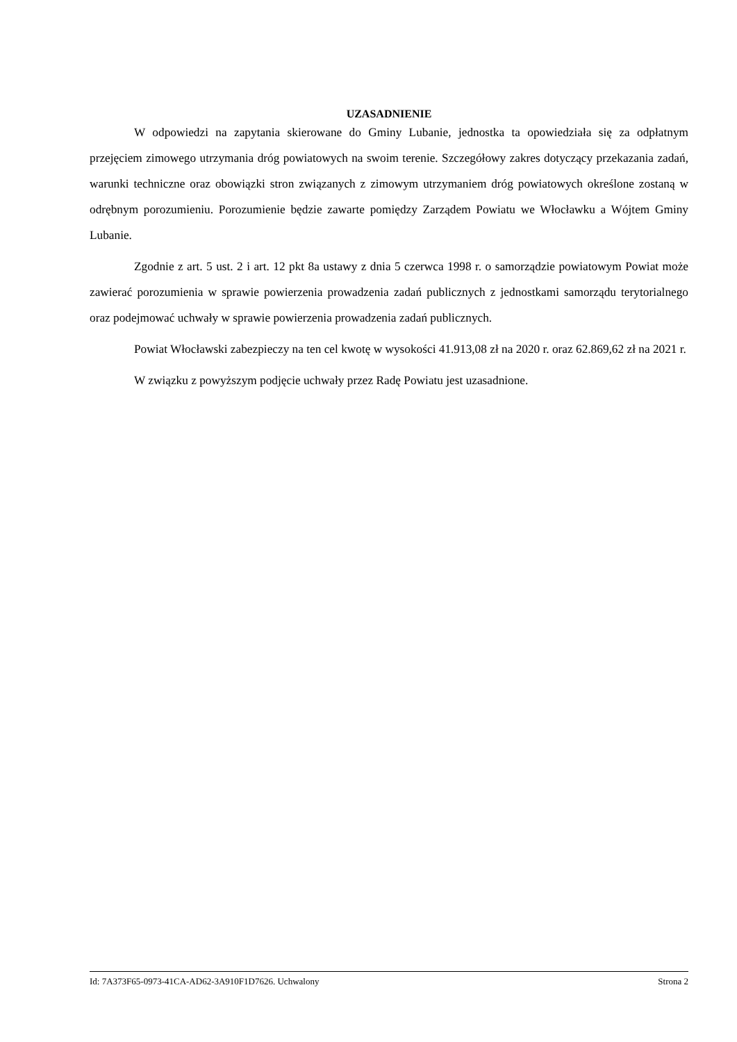UZASADNIENIE
W odpowiedzi na zapytania skierowane do Gminy Lubanie, jednostka ta opowiedziała się za odpłatnym przejęciem zimowego utrzymania dróg powiatowych na swoim terenie. Szczegółowy zakres dotyczący przekazania zadań, warunki techniczne oraz obowiązki stron związanych z zimowym utrzymaniem dróg powiatowych określone zostaną w odrębnym porozumieniu. Porozumienie będzie zawarte pomiędzy Zarządem Powiatu we Włocławku a Wójtem Gminy Lubanie.
Zgodnie z art. 5 ust. 2 i art. 12 pkt 8a ustawy z dnia 5 czerwca 1998 r. o samorządzie powiatowym Powiat może zawierać porozumienia w sprawie powierzenia prowadzenia zadań publicznych z jednostkami samorządu terytorialnego oraz podejmować uchwały w sprawie powierzenia prowadzenia zadań publicznych.
Powiat Włocławski zabezpieczy na ten cel kwotę w wysokości 41.913,08 zł na 2020 r. oraz 62.869,62 zł na 2021 r.
W związku z powyższym podjęcie uchwały przez Radę Powiatu jest uzasadnione.
Id: 7A373F65-0973-41CA-AD62-3A910F1D7626. Uchwalony Strona 2